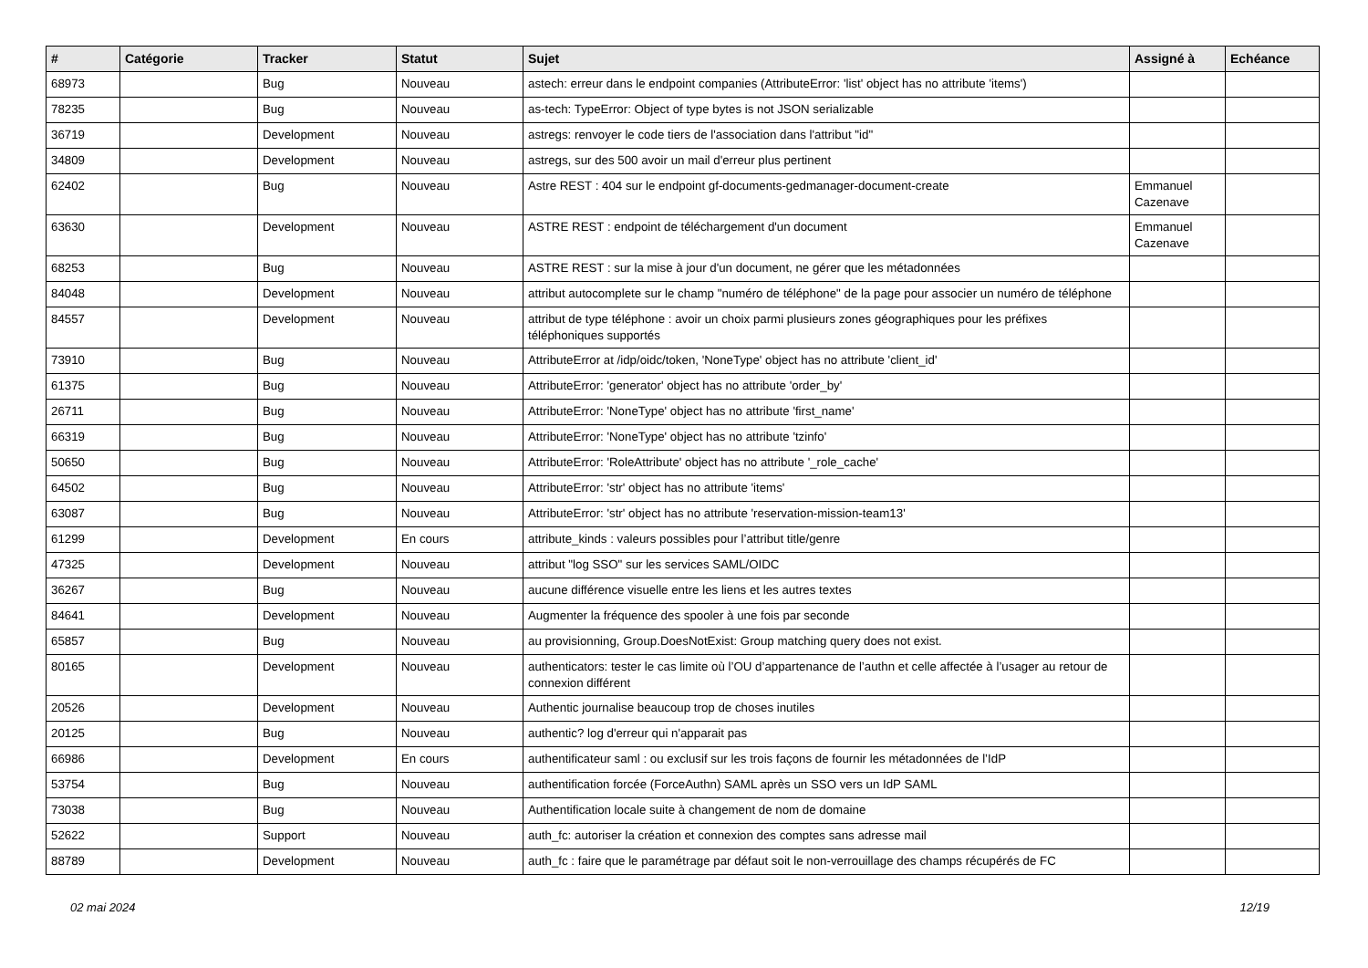| # | Catégorie | Tracker | Statut | Sujet | Assigné à | Echéance |
| --- | --- | --- | --- | --- | --- | --- |
| 68973 | | Bug | Nouveau | astech: erreur dans le endpoint companies (AttributeError: 'list' object has no attribute 'items') | | |
| 78235 | | Bug | Nouveau | as-tech: TypeError: Object of type bytes is not JSON serializable | | |
| 36719 | | Development | Nouveau | astregs: renvoyer le code tiers de l'association dans l'attribut "id" | | |
| 34809 | | Development | Nouveau | astregs, sur des 500 avoir un mail d'erreur plus pertinent | | |
| 62402 | | Bug | Nouveau | Astre REST : 404 sur le endpoint gf-documents-gedmanager-document-create | Emmanuel Cazenave | |
| 63630 | | Development | Nouveau | ASTRE REST : endpoint de téléchargement d'un document | Emmanuel Cazenave | |
| 68253 | | Bug | Nouveau | ASTRE REST : sur la mise à jour d'un document, ne gérer que les métadonnées | | |
| 84048 | | Development | Nouveau | attribut autocomplete sur le champ "numéro de téléphone" de la page pour associer un numéro de téléphone | | |
| 84557 | | Development | Nouveau | attribut de type téléphone : avoir un choix parmi plusieurs zones géographiques pour les préfixes téléphoniques supportés | | |
| 73910 | | Bug | Nouveau | AttributeError at /idp/oidc/token, 'NoneType' object has no attribute 'client_id' | | |
| 61375 | | Bug | Nouveau | AttributeError: 'generator' object has no attribute 'order_by' | | |
| 26711 | | Bug | Nouveau | AttributeError: 'NoneType' object has no attribute 'first_name' | | |
| 66319 | | Bug | Nouveau | AttributeError: 'NoneType' object has no attribute 'tzinfo' | | |
| 50650 | | Bug | Nouveau | AttributeError: 'RoleAttribute' object has no attribute '_role_cache' | | |
| 64502 | | Bug | Nouveau | AttributeError: 'str' object has no attribute 'items' | | |
| 63087 | | Bug | Nouveau | AttributeError: 'str' object has no attribute 'reservation-mission-team13' | | |
| 61299 | | Development | En cours | attribute_kinds : valeurs possibles pour l’attribut title/genre | | |
| 47325 | | Development | Nouveau | attribut "log SSO" sur les services SAML/OIDC | | |
| 36267 | | Bug | Nouveau | aucune différence visuelle entre les liens et les autres textes | | |
| 84641 | | Development | Nouveau | Augmenter la fréquence des spooler à une fois par seconde | | |
| 65857 | | Bug | Nouveau | au provisionning, Group.DoesNotExist: Group matching query does not exist. | | |
| 80165 | | Development | Nouveau | authenticators: tester le cas limite où l’OU d’appartenance de l’authn et celle affectée à l’usager au retour de connexion différent | | |
| 20526 | | Development | Nouveau | Authentic journalise beaucoup trop de choses inutiles | | |
| 20125 | | Bug | Nouveau | authentic? log d'erreur qui n'apparait pas | | |
| 66986 | | Development | En cours | authentificateur saml : ou exclusif sur les trois façons de fournir les métadonnées de l’IdP | | |
| 53754 | | Bug | Nouveau | authentification forcée (ForceAuthn) SAML après un SSO vers un IdP SAML | | |
| 73038 | | Bug | Nouveau | Authentification locale suite à changement de nom de domaine | | |
| 52622 | | Support | Nouveau | auth_fc: autoriser la création et connexion des comptes sans adresse mail | | |
| 88789 | | Development | Nouveau | auth_fc : faire que le paramétrage par défaut soit le non-verrouillage des champs récupérés de FC | | |
02 mai 2024 12/19